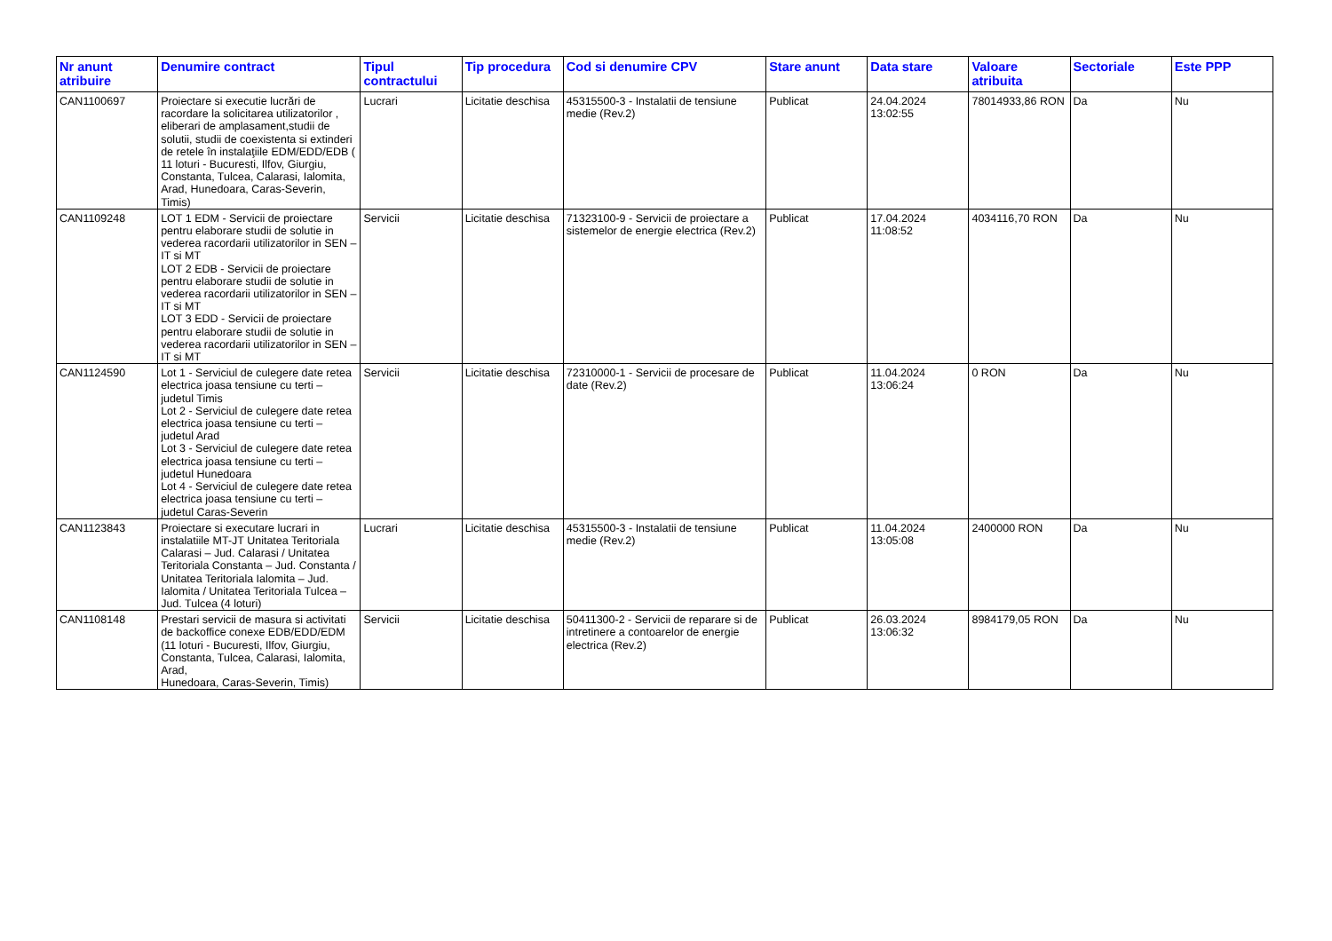| Nr anunt atribuire | Denumire contract | Tipul contractului | Tip procedura | Cod si denumire CPV | Stare anunt | Data stare | Valoare atribuita | Sectoriale | Este PPP |
| --- | --- | --- | --- | --- | --- | --- | --- | --- | --- |
| CAN1100697 | Proiectare si executie lucrări de racordare la solicitarea utilizatorilor , eliberari de amplasament,studii de solutii, studii de coexistenta si extinderi de retele în instalaţiile EDM/EDD/EDB ( 11 loturi - Bucuresti, Ilfov, Giurgiu, Constanta, Tulcea, Calarasi, Ialomita, Arad, Hunedoara, Caras-Severin, Timis) | Lucrari | Licitatie deschisa | 45315500-3 - Instalatii de tensiune medie (Rev.2) | Publicat | 24.04.2024 13:02:55 | 78014933,86 RON | Da | Nu |
| CAN1109248 | LOT 1 EDM - Servicii de proiectare pentru elaborare studii de solutie in vederea racordarii utilizatorilor in SEN – IT si MT LOT 2 EDB - Servicii de proiectare pentru elaborare studii de solutie in vederea racordarii utilizatorilor in SEN – IT si MT LOT 3 EDD - Servicii de proiectare pentru elaborare studii de solutie in vederea racordarii utilizatorilor in SEN – IT si MT | Servicii | Licitatie deschisa | 71323100-9 - Servicii de proiectare a sistemelor de energie electrica (Rev.2) | Publicat | 17.04.2024 11:08:52 | 4034116,70 RON | Da | Nu |
| CAN1124590 | Lot 1 - Serviciul de culegere date retea electrica joasa tensiune cu terti – judetul Timis Lot 2 - Serviciul de culegere date retea electrica joasa tensiune cu terti – judetul Arad Lot 3 - Serviciul de culegere date retea electrica joasa tensiune cu terti – judetul Hunedoara Lot 4 - Serviciul de culegere date retea electrica joasa tensiune cu terti – judetul Caras-Severin | Servicii | Licitatie deschisa | 72310000-1 - Servicii de procesare de date (Rev.2) | Publicat | 11.04.2024 13:06:24 | 0 RON | Da | Nu |
| CAN1123843 | Proiectare si executare lucrari in instalatiile MT-JT Unitatea Teritoriala Calarasi – Jud. Calarasi / Unitatea Teritoriala Constanta – Jud. Constanta / Unitatea Teritoriala Ialomita – Jud. Ialomita / Unitatea Teritoriala Tulcea – Jud. Tulcea (4 loturi) | Lucrari | Licitatie deschisa | 45315500-3 - Instalatii de tensiune medie (Rev.2) | Publicat | 11.04.2024 13:05:08 | 2400000 RON | Da | Nu |
| CAN1108148 | Prestari servicii de masura si activitati de backoffice conexe EDB/EDD/EDM (11 loturi - Bucuresti, Ilfov, Giurgiu, Constanta, Tulcea, Calarasi, Ialomita, Arad, Hunedoara, Caras-Severin, Timis) | Servicii | Licitatie deschisa | 50411300-2 - Servicii de reparare si de intretinere a contoarelor de energie electrica (Rev.2) | Publicat | 26.03.2024 13:06:32 | 8984179,05 RON | Da | Nu |